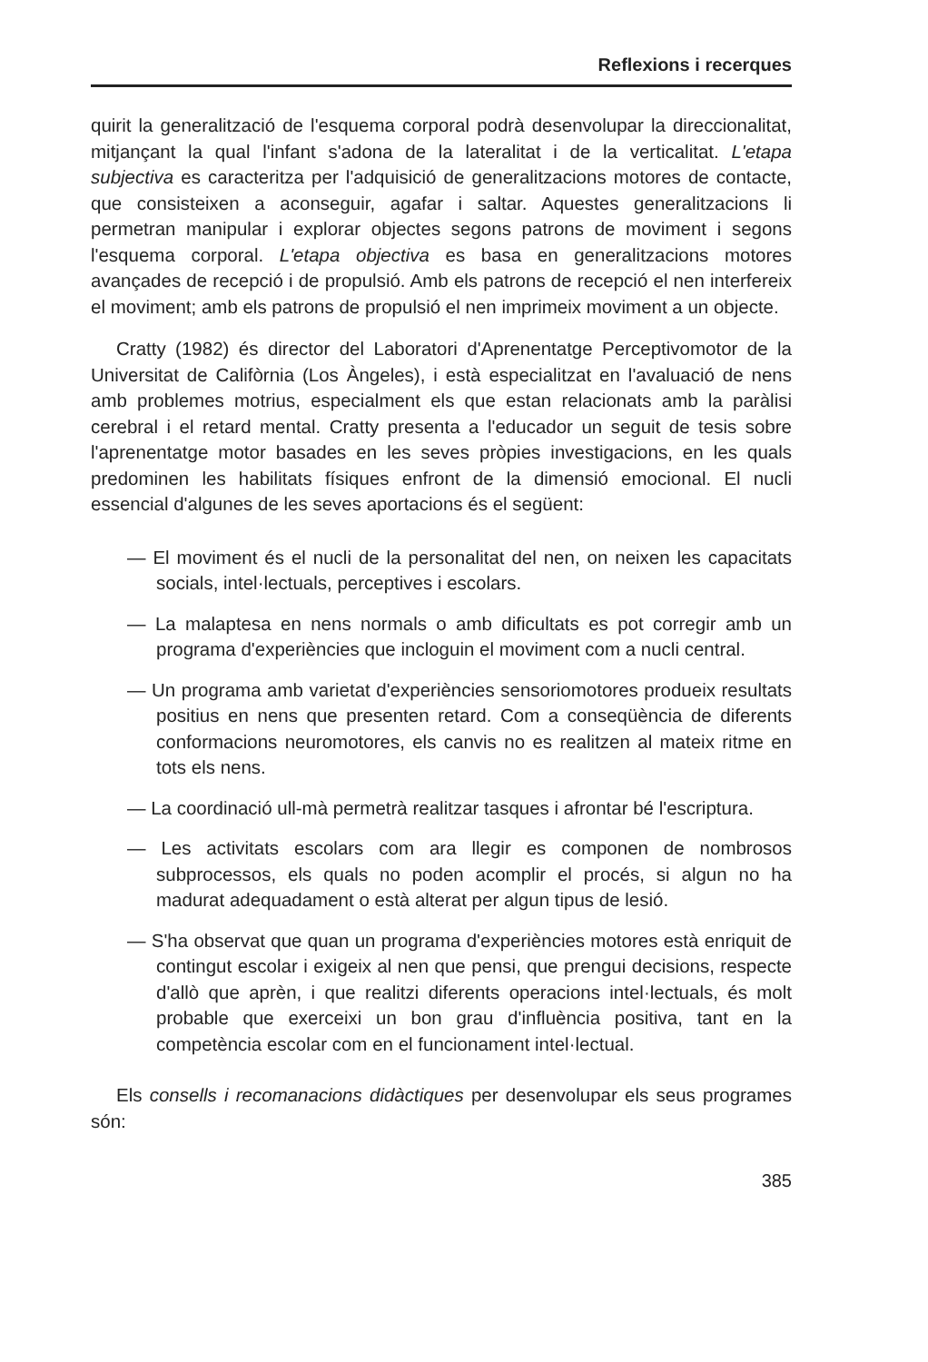Reflexions i recerques
quirit la generalització de l'esquema corporal podrà desenvolupar la direccionalitat, mitjançant la qual l'infant s'adona de la lateralitat i de la verticalitat. L'etapa subjectiva es caracteritza per l'adquisició de generalitzacions motores de contacte, que consisteixen a aconseguir, agafar i saltar. Aquestes generalitzacions li permetran manipular i explorar objectes segons patrons de moviment i segons l'esquema corporal. L'etapa objectiva es basa en generalitzacions motores avançades de recepció i de propulsió. Amb els patrons de recepció el nen interfereix el moviment; amb els patrons de propulsió el nen imprimeix moviment a un objecte.
Cratty (1982) és director del Laboratori d'Aprenentatge Perceptivomotor de la Universitat de Califòrnia (Los Àngeles), i està especialitzat en l'avaluació de nens amb problemes motrius, especialment els que estan relacionats amb la paràlisi cerebral i el retard mental. Cratty presenta a l'educador un seguit de tesis sobre l'aprenentatge motor basades en les seves pròpies investigacions, en les quals predominen les habilitats físiques enfront de la dimensió emocional. El nucli essencial d'algunes de les seves aportacions és el següent:
— El moviment és el nucli de la personalitat del nen, on neixen les capacitats socials, intel·lectuals, perceptives i escolars.
— La malaptesa en nens normals o amb dificultats es pot corregir amb un programa d'experiències que incloguin el moviment com a nucli central.
— Un programa amb varietat d'experiències sensoriomotores produeix resultats positius en nens que presenten retard. Com a conseqüència de diferents conformacions neuromotores, els canvis no es realitzen al mateix ritme en tots els nens.
— La coordinació ull-mà permetrà realitzar tasques i afrontar bé l'escriptura.
— Les activitats escolars com ara llegir es componen de nombrosos subprocessos, els quals no poden acomplir el procés, si algun no ha madurat adequadament o està alterat per algun tipus de lesió.
— S'ha observat que quan un programa d'experiències motores està enriquit de contingut escolar i exigeix al nen que pensi, que prengui decisions, respecte d'allò que aprèn, i que realitzi diferents operacions intel·lectuals, és molt probable que exerceixi un bon grau d'influència positiva, tant en la competència escolar com en el funcionament intel·lectual.
Els consells i recomanacions didàctiques per desenvolupar els seus programes són:
385